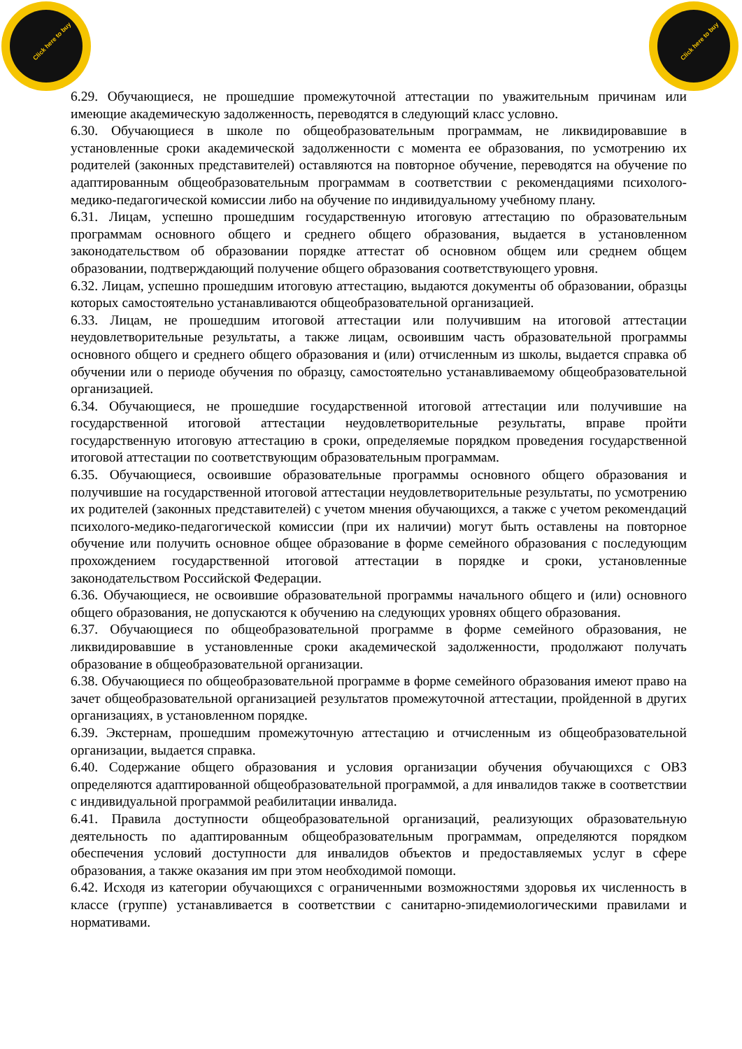Click here to buy
Click here to buy
6.29. Обучающиеся, не прошедшие промежуточной аттестации по уважительным причинам или имеющие академическую задолженность, переводятся в следующий класс условно.
6.30. Обучающиеся в школе по общеобразовательным программам, не ликвидировавшие в установленные сроки академической задолженности с момента ее образования, по усмотрению их родителей (законных представителей) оставляются на повторное обучение, переводятся на обучение по адаптированным общеобразовательным программам в соответствии с рекомендациями психолого-медико-педагогической комиссии либо на обучение по индивидуальному учебному плану.
6.31. Лицам, успешно прошедшим государственную итоговую аттестацию по образовательным программам основного общего и среднего общего образования, выдается в установленном законодательством об образовании порядке аттестат об основном общем или среднем общем образовании, подтверждающий получение общего образования соответствующего уровня.
6.32. Лицам, успешно прошедшим итоговую аттестацию, выдаются документы об образовании, образцы которых самостоятельно устанавливаются общеобразовательной организацией.
6.33. Лицам, не прошедшим итоговой аттестации или получившим на итоговой аттестации неудовлетворительные результаты, а также лицам, освоившим часть образовательной программы основного общего и среднего общего образования и (или) отчисленным из школы, выдается справка об обучении или о периоде обучения по образцу, самостоятельно устанавливаемому общеобразовательной организацией.
6.34. Обучающиеся, не прошедшие государственной итоговой аттестации или получившие на государственной итоговой аттестации неудовлетворительные результаты, вправе пройти государственную итоговую аттестацию в сроки, определяемые порядком проведения государственной итоговой аттестации по соответствующим образовательным программам.
6.35. Обучающиеся, освоившие образовательные программы основного общего образования и получившие на государственной итоговой аттестации неудовлетворительные результаты, по усмотрению их родителей (законных представителей) с учетом мнения обучающихся, а также с учетом рекомендаций психолого-медико-педагогической комиссии (при их наличии) могут быть оставлены на повторное обучение или получить основное общее образование в форме семейного образования с последующим прохождением государственной итоговой аттестации в порядке и сроки, установленные законодательством Российской Федерации.
6.36. Обучающиеся, не освоившие образовательной программы начального общего и (или) основного общего образования, не допускаются к обучению на следующих уровнях общего образования.
6.37. Обучающиеся по общеобразовательной программе в форме семейного образования, не ликвидировавшие в установленные сроки академической задолженности, продолжают получать образование в общеобразовательной организации.
6.38. Обучающиеся по общеобразовательной программе в форме семейного образования имеют право на зачет общеобразовательной организацией результатов промежуточной аттестации, пройденной в других организациях, в установленном порядке.
6.39. Экстернам, прошедшим промежуточную аттестацию и отчисленным из общеобразовательной организации, выдается справка.
6.40. Содержание общего образования и условия организации обучения обучающихся с ОВЗ определяются адаптированной общеобразовательной программой, а для инвалидов также в соответствии с индивидуальной программой реабилитации инвалида.
6.41. Правила доступности общеобразовательной организаций, реализующих образовательную деятельность по адаптированным общеобразовательным программам, определяются порядком обеспечения условий доступности для инвалидов объектов и предоставляемых услуг в сфере образования, а также оказания им при этом необходимой помощи.
6.42. Исходя из категории обучающихся с ограниченными возможностями здоровья их численность в классе (группе) устанавливается в соответствии с санитарно-эпидемиологическими правилами и нормативами.